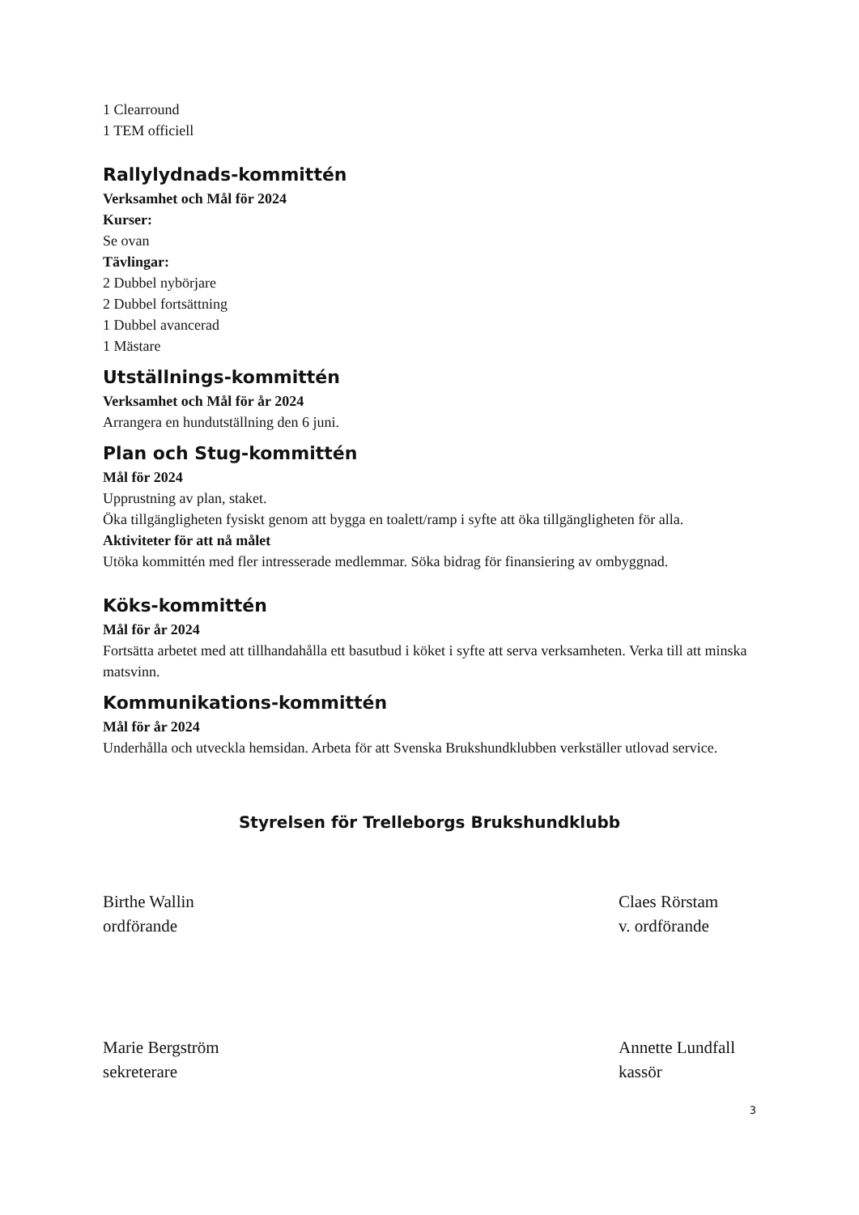1 Clearround
1 TEM officiell
Rallylydnads-kommittén
Verksamhet och Mål för 2024
Kurser:
Se ovan
Tävlingar:
2 Dubbel nybörjare
2 Dubbel fortsättning
1 Dubbel avancerad
1 Mästare
Utställnings-kommittén
Verksamhet och Mål för år 2024
Arrangera en hundutställning den 6 juni.
Plan och Stug-kommittén
Mål för 2024
Upprustning av plan, staket.
Öka tillgängligheten fysiskt genom att bygga en toalett/ramp i syfte att öka tillgängligheten för alla.
Aktiviteter för att nå målet
Utöka kommittén med fler intresserade medlemmar. Söka bidrag för finansiering av ombyggnad.
Köks-kommittén
Mål för år 2024
Fortsätta arbetet med att tillhandahålla ett basutbud i köket i syfte att serva verksamheten. Verka till att minska matsvinn.
Kommunikations-kommittén
Mål för år 2024
Underhålla och utveckla hemsidan. Arbeta för att Svenska Brukshundklubben verkställer utlovad service.
Styrelsen för Trelleborgs Brukshundklubb
Birthe Wallin
ordförande
Claes Rörstam
v. ordförande
Marie Bergström
sekreterare
Annette Lundfall
kassör
3